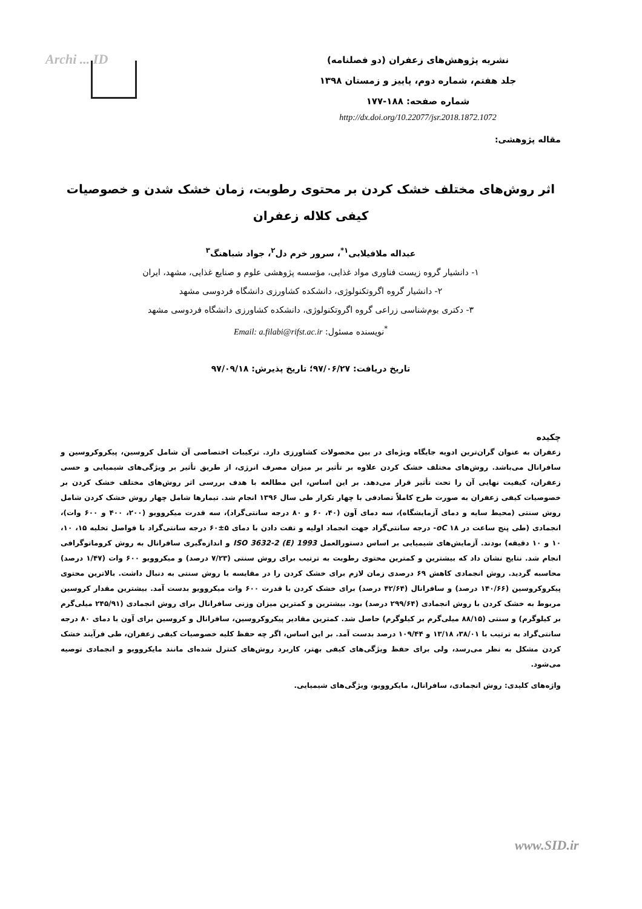Archi ... ID
نشریه پژوهش‌های زعفران (دو فصلنامه)
جلد هفتم، شماره دوم، پاییز و زمستان ۱۳۹۸
شماره صفحه: ۱۸۸-۱۷۷
http://dx.doi.org/10.22077/jsr.2018.1872.1072
مقاله پژوهشی:
اثر روش‌های مختلف خشک کردن بر محتوی رطوبت، زمان خشک شدن و خصوصیات کیفی کلاله زعفران
عبداله ملافیلابی<sup>۱*</sup>، سرور خرم دل<sup>۲</sup>، جواد شباهنگ<sup>۳</sup>
۱- دانشیار گروه زیست فناوری مواد غذایی، مؤسسه پژوهشی علوم و صنایع غذایی، مشهد، ایران
۲- دانشیار گروه اگروتکنولوژی، دانشکده کشاورزی دانشگاه فردوسی مشهد
۳- دکتری بوم‌شناسی زراعی گروه اگروتکنولوژی، دانشکده کشاورزی دانشگاه فردوسی مشهد
<sup>*</sup> نویسنده مسئول: Email: a.filabi@rifst.ac.ir
تاریخ دریافت: ۹۷/۰۶/۲۷؛ تاریخ پذیرش: ۹۷/۰۹/۱۸
چکیده
زعفران به عنوان گران‌ترین ادویه جایگاه ویژه‌ای در بین محصولات کشاورزی دارد. ترکیبات اختصاصی آن شامل کروسین، پیکروکروسین و سافرانال می‌باشد. روش‌های مختلف خشک کردن علاوه بر تأثیر بر میزان مصرف انرژی، از طریق تأثیر بر ویژگی‌های شیمیایی و حسی زعفران، کیفیت نهایی آن را تحت تأثیر قرار می‌دهد. بر این اساس، این مطالعه با هدف بررسی اثر روش‌های مختلف خشک کردن بر خصوصیات کیفی زعفران به صورت طرح کاملاً تصادفی با چهار تکرار طی سال ۱۳۹۶ انجام شد. تیمارها شامل چهار روش خشک کردن شامل روش سنتی (محیط سایه و دمای آزمایشگاه)، سه دمای آون (۴۰، ۶۰ و ۸۰ درجه سانتی‌گراد)، سه قدرت میکروویو (۲۰۰، ۴۰۰ و ۶۰۰ وات)، انجمادی (طی پنج ساعت در oC ۱۸- درجه سانتی‌گراد جهت انجماد اولیه و تفت دادن با دمای ۵±۶۰ درجه سانتی‌گراد با فواصل تخلیه ۱۵، ۱۰، ۱۰ و ۱۰ دقیقه) بودند. آزمایش‌های شیمیایی بر اساس دستورالعمل ISO 3632-2 (E) 1993 و اندازه‌گیری سافرانال به روش کروماتوگرافی انجام شد. نتایج نشان داد که بیشترین و کمترین محتوی رطوبت به ترتیب برای روش سنتی (۷/۲۳ درصد) و میکروویو ۶۰۰ وات (۱/۴۷ درصد) محاسبه گردید. روش انجمادی کاهش ۶۹ درصدی زمان لازم برای خشک کردن را در مقایسه با روش سنتی به دنبال داشت. بالاترین محتوی پیکروکروسین (۱۴۰/۶۶ درصد) و سافرانال (۴۲/۶۴ درصد) برای خشک کردن با قدرت ۶۰۰ وات میکروویو بدست آمد. بیشترین مقدار کروسین مربوط به خشک کردن با روش انجمادی (۲۹۹/۶۴ درصد) بود. بیشترین و کمترین میزان وزنی سافرانال برای روش انجمادی (۲۴۵/۹۱ میلی‌گرم بر کیلوگرم) و سنتی (۸۸/۱۵ میلی‌گرم بر کیلوگرم) حاصل شد. کمترین مقادیر پیکروکروسین، سافرانال و کروسین برای آون با دمای ۸۰ درجه سانتی‌گراد به ترتیب با ۳۸/۰۱، ۱۳/۱۸ و ۱۰۹/۴۴ درصد بدست آمد. بر این اساس، اگر چه حفظ کلیه خصوصیات کیفی زعفران، طی فرآیند خشک کردن مشکل به نظر می‌رسد، ولی برای حفظ ویژگی‌های کیفی بهتر، کاربرد روش‌های کنترل شده‌ای مانند مایکروویو و انجمادی توصیه می‌شود.
واژه‌های کلیدی: روش انجمادی، سافرانال، مایکروویو، ویژگی‌های شیمیایی.
www.SID.ir